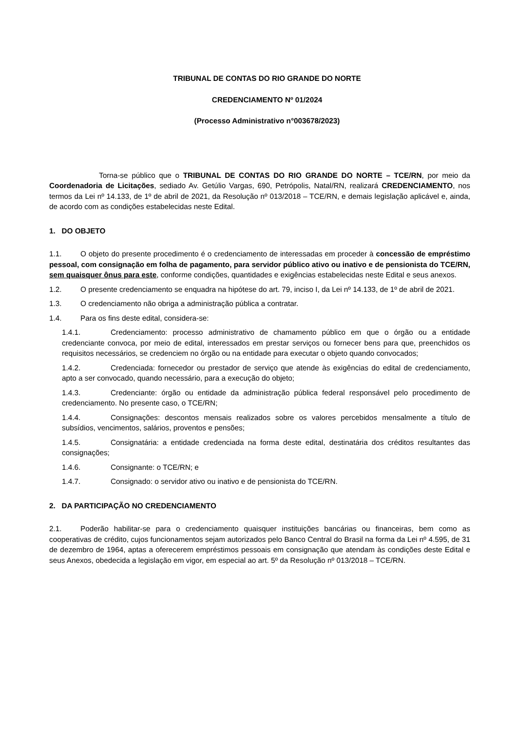TRIBUNAL DE CONTAS DO RIO GRANDE DO NORTE
CREDENCIAMENTO Nº 01/2024
(Processo Administrativo n°003678/2023)
Torna-se público que o TRIBUNAL DE CONTAS DO RIO GRANDE DO NORTE – TCE/RN, por meio da Coordenadoria de Licitações, sediado Av. Getúlio Vargas, 690, Petrópolis, Natal/RN, realizará CREDENCIAMENTO, nos termos da Lei nº 14.133, de 1º de abril de 2021, da Resolução nº 013/2018 – TCE/RN, e demais legislação aplicável e, ainda, de acordo com as condições estabelecidas neste Edital.
1. DO OBJETO
1.1. O objeto do presente procedimento é o credenciamento de interessadas em proceder à concessão de empréstimo pessoal, com consignação em folha de pagamento, para servidor público ativo ou inativo e de pensionista do TCE/RN, sem quaisquer ônus para este, conforme condições, quantidades e exigências estabelecidas neste Edital e seus anexos.
1.2. O presente credenciamento se enquadra na hipótese do art. 79, inciso I, da Lei nº 14.133, de 1º de abril de 2021.
1.3. O credenciamento não obriga a administração pública a contratar.
1.4. Para os fins deste edital, considera-se:
1.4.1. Credenciamento: processo administrativo de chamamento público em que o órgão ou a entidade credenciante convoca, por meio de edital, interessados em prestar serviços ou fornecer bens para que, preenchidos os requisitos necessários, se credenciem no órgão ou na entidade para executar o objeto quando convocados;
1.4.2. Credenciada: fornecedor ou prestador de serviço que atende às exigências do edital de credenciamento, apto a ser convocado, quando necessário, para a execução do objeto;
1.4.3. Credenciante: órgão ou entidade da administração pública federal responsável pelo procedimento de credenciamento. No presente caso, o TCE/RN;
1.4.4. Consignações: descontos mensais realizados sobre os valores percebidos mensalmente a título de subsídios, vencimentos, salários, proventos e pensões;
1.4.5. Consignatária: a entidade credenciada na forma deste edital, destinatária dos créditos resultantes das consignações;
1.4.6. Consignante: o TCE/RN; e
1.4.7. Consignado: o servidor ativo ou inativo e de pensionista do TCE/RN.
2. DA PARTICIPAÇÃO NO CREDENCIAMENTO
2.1. Poderão habilitar-se para o credenciamento quaisquer instituições bancárias ou financeiras, bem como as cooperativas de crédito, cujos funcionamentos sejam autorizados pelo Banco Central do Brasil na forma da Lei nº 4.595, de 31 de dezembro de 1964, aptas a oferecerem empréstimos pessoais em consignação que atendam às condições deste Edital e seus Anexos, obedecida a legislação em vigor, em especial ao art. 5º da Resolução nº 013/2018 – TCE/RN.